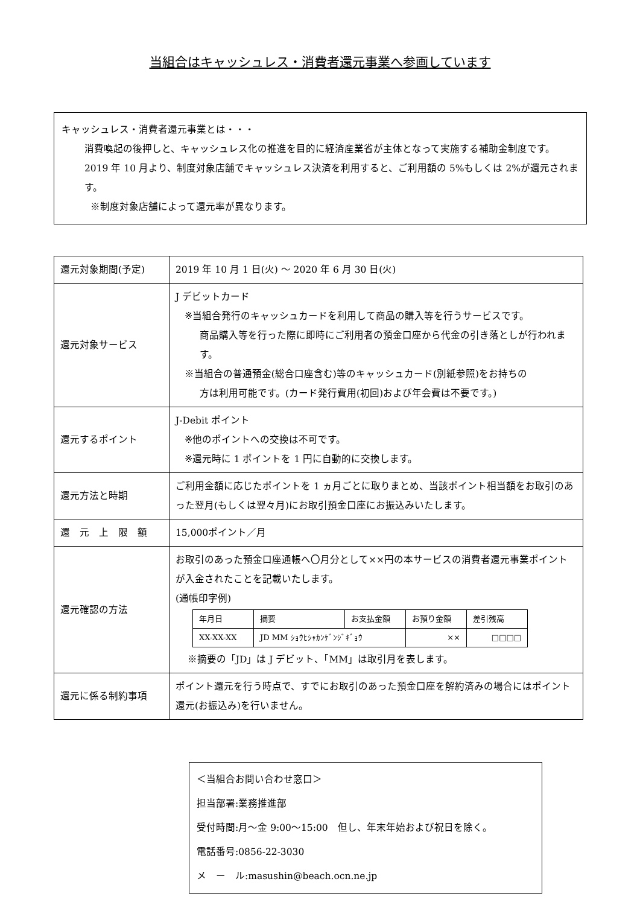当組合はキャッシュレス・消費者還元事業へ参画しています
キャッシュレス・消費者還元事業とは・・・
消費喚起の後押しと、キャッシュレス化の推進を目的に経済産業省が主体となって実施する補助金制度です。
2019 年 10 月より、制度対象店舗でキャッシュレス決済を利用すると、ご利用額の 5%もしくは 2%が還元されます。
※制度対象店舗によって還元率が異なります。
| 還元対象期間(予定) | 2019 年 10 月 1 日(火) ～ 2020 年 6 月 30 日(火) |
| 還元対象サービス | J デビットカード ※当組合発行のキャッシュカードを利用して商品の購入等を行うサービスです。 商品購入等を行った際に即時にご利用者の預金口座から代金の引き落としが行われます。 ※当組合の普通預金(総合口座含む)等のキャッシュカード(別紙参照)をお持ちの 方は利用可能です。(カード発行費用(初回)および年会費は不要です。) |
| 還元するポイント | J-Debit ポイント ※他のポイントへの交換は不可です。 ※還元時に 1 ポイントを 1 円に自動的に交換します。 |
| 還元方法と時期 | ご利用金額に応じたポイントを 1 ヵ月ごとに取りまとめ、当該ポイント相当額をお取引のあった翌月(もしくは翌々月)にお取引預金口座にお振込みいたします。 |
| 還 元 上 限 額 | 15,000ポイント／月 |
| 還元確認の方法 | お取引のあった預金口座通帳へ〇月分として××円の本サービスの消費者還元事業ポイントが入金されたことを記載いたします。 (通帳印字例) / 年月日 / 摘要 / お支払金額 / お預り金額 / 差引残高 / / XX-XX-XX / JD MM ｼｮｳﾋｼｬｶﾝｹﾞﾝｼﾞｷﾞｮｳ / / ×× / □□□□ / ※摘要の「JD」は J デビット、「MM」は取引月を表します。 |
| 還元に係る制約事項 | ポイント還元を行う時点で、すでにお取引のあった預金口座を解約済みの場合にはポイント還元(お振込み)を行いません。 |
＜当組合お問い合わせ窓口＞
担当部署:業務推進部
受付時間:月～金 9:00～15:00　但し、年末年始および祝日を除く。
電話番号:0856-22-3030
メ　ー　ル:masushin@beach.ocn.ne.jp